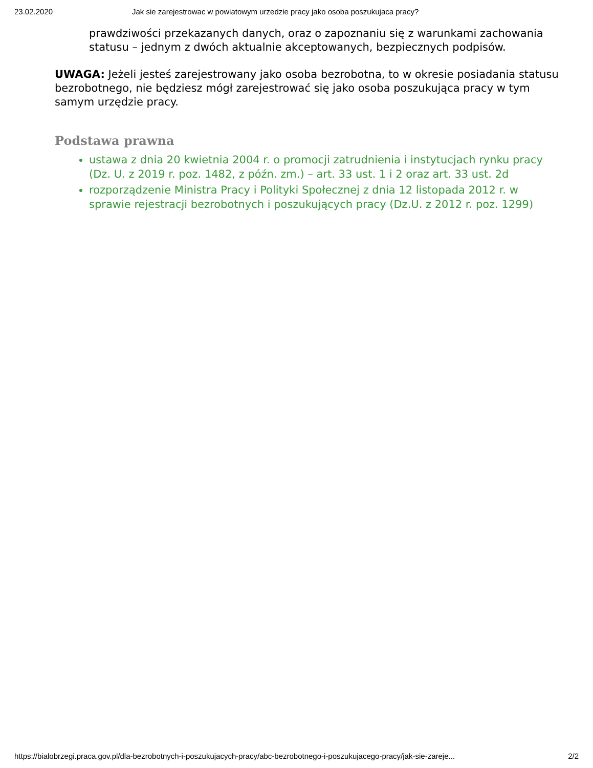23.02.2020 Jak sie zarejestrowac w powiatowym urzedzie pracy jako osoba poszukujaca pracy?
prawdziwości przekazanych danych, oraz o zapoznaniu się z warunkami zachowania statusu – jednym z dwóch aktualnie akceptowanych, bezpiecznych podpisów.
UWAGA: Jeżeli jesteś zarejestrowany jako osoba bezrobotna, to w okresie posiadania statusu bezrobotnego, nie będziesz mógł zarejestrować się jako osoba poszukująca pracy w tym samym urzędzie pracy.
Podstawa prawna
ustawa z dnia 20 kwietnia 2004 r. o promocji zatrudnienia i instytucjach rynku pracy (Dz. U. z 2019 r. poz. 1482, z późn. zm.) – art. 33 ust. 1 i 2 oraz art. 33 ust. 2d
rozporządzenie Ministra Pracy i Polityki Społecznej z dnia 12 listopada 2012 r. w sprawie rejestracji bezrobotnych i poszukujących pracy (Dz.U. z 2012 r. poz. 1299)
https://bialobrzegi.praca.gov.pl/dla-bezrobotnych-i-poszukujacych-pracy/abc-bezrobotnego-i-poszukujacego-pracy/jak-sie-zareje... 2/2